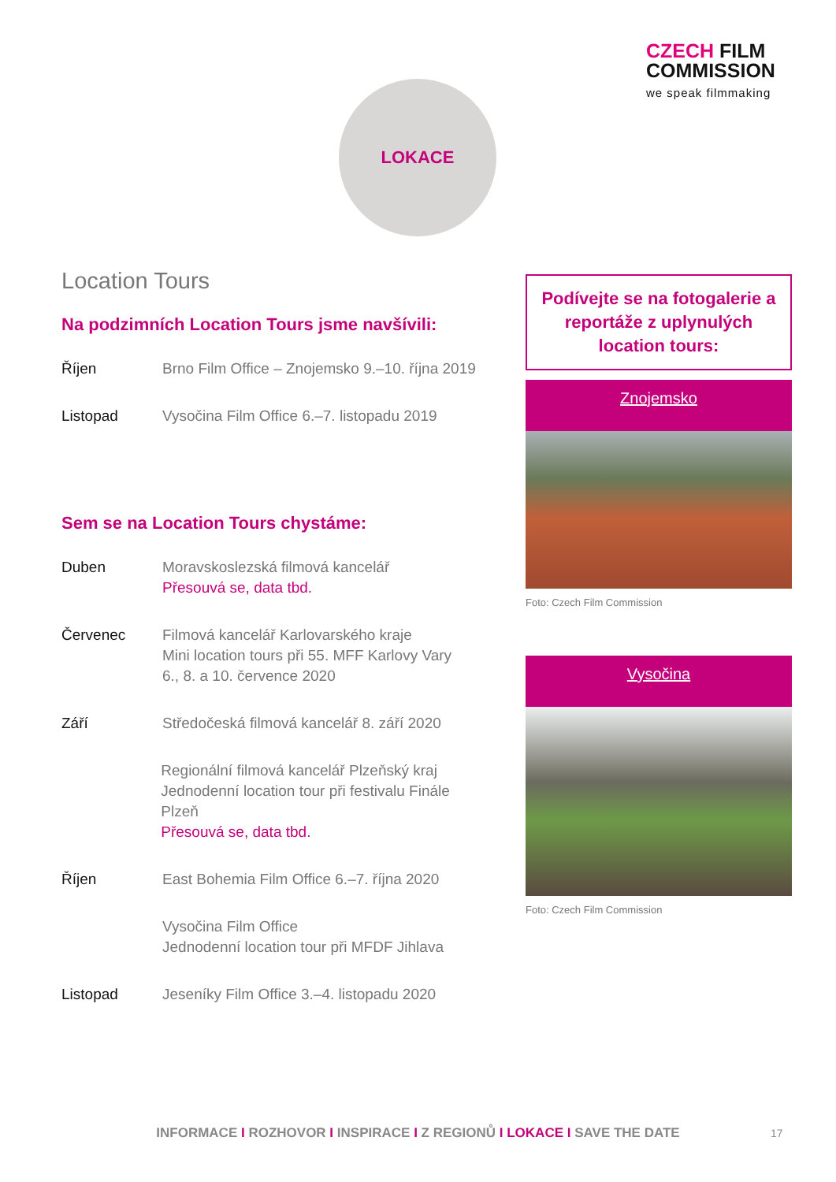CZECH FILM
COMMISSION
we speak filmmaking
LOKACE
Location Tours
Na podzimních Location Tours jsme navšívili:
Říjen Brno Film Office – Znojemsko 9.–10. října 2019
Listopad Vysočina Film Office 6.–7. listopadu 2019
Sem se na Location Tours chystáme:
Duben Moravskoslezská filmová kancelář
Přesouvá se, data tbd.
Červenec Filmová kancelář Karlovarského kraje
Mini location tours při 55. MFF Karlovy Vary
6., 8. a 10. července 2020
Září Středočeská filmová kancelář 8. září 2020
Regionální filmová kancelář Plzeňský kraj
Jednodenní location tour při festivalu Finále Plzeň
Přesouvá se, data tbd.
Říjen East Bohemia Film Office 6.–7. října 2020
Vysočina Film Office
Jednodenní location tour při MFDF Jihlava
Listopad Jeseníky Film Office 3.–4. listopadu 2020
Podívejte se na fotogalerie a reportáže z uplynulých location tours:
Znojemsko
Foto: Czech Film Commission
Vysočina
Foto: Czech Film Commission
INFORMACE I ROZHOVOR I INSPIRACE I Z REGIONŮ I LOKACE I SAVE THE DATE 17